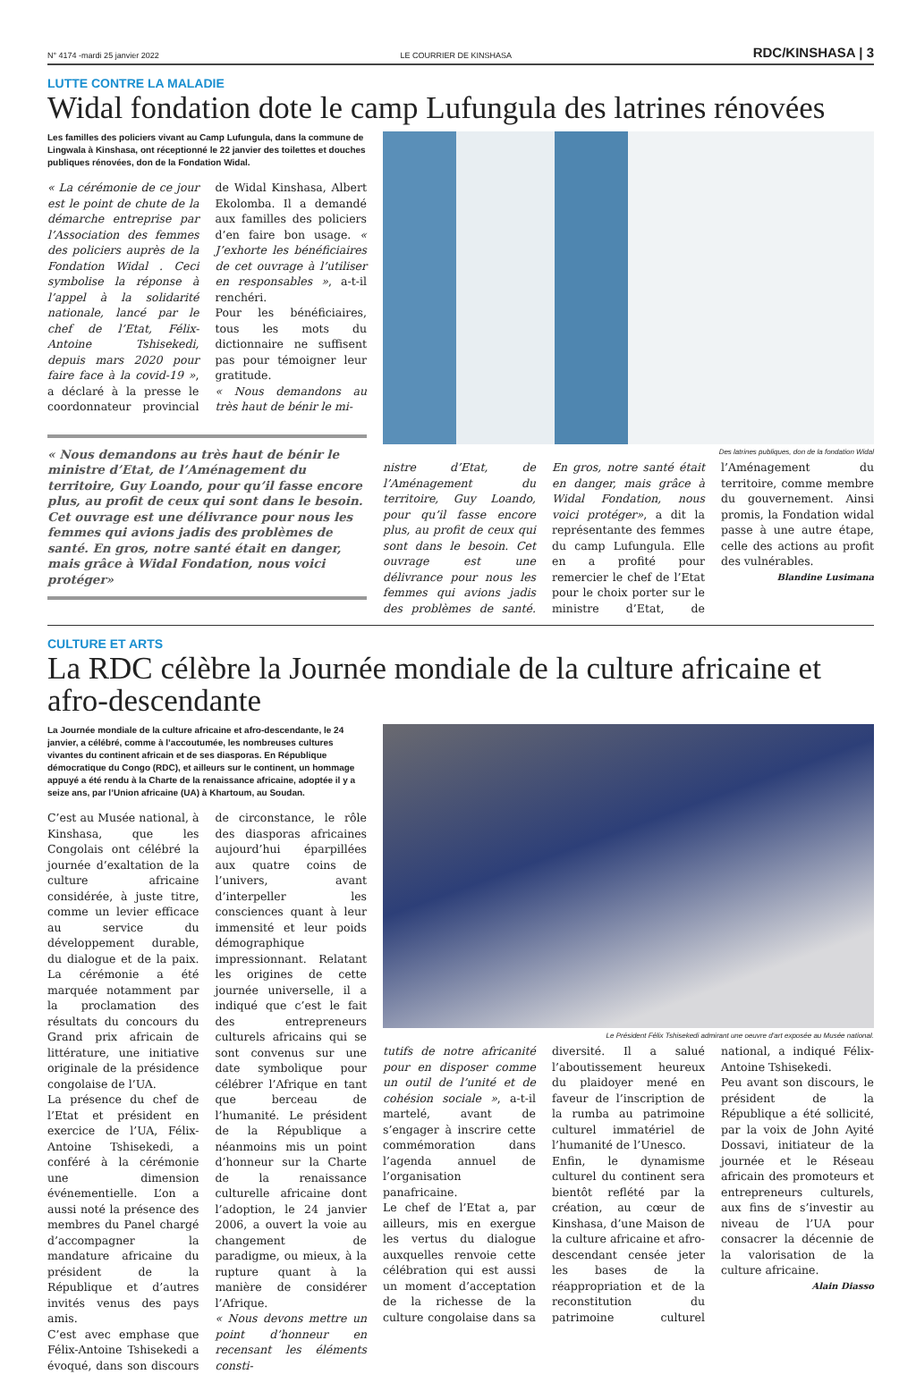N° 4174 -mardi 25 janvier 2022 LE COURRIER DE KINSHASA RDC/KINSHASA | 3
LUTTE CONTRE LA MALADIE
Widal fondation dote le camp Lufungula des latrines rénovées
Les familles des policiers vivant au Camp Lufungula, dans la commune de Lingwala à Kinshasa, ont réceptionné le 22 janvier des toilettes et douches publiques rénovées, don de la Fondation Widal.
« La cérémonie de ce jour est le point de chute de la démarche entreprise par l’Association des femmes des policiers auprès de la Fondation Widal . Ceci symbolise la réponse à l’appel à la solidarité nationale, lancé par le chef de l’Etat, Félix-Antoine Tshisekedi, depuis mars 2020 pour faire face à la covid-19 », a déclaré à la presse le coordonnateur provincial de Widal Kinshasa, Albert Ekolomba. Il a demandé aux familles des policiers d’en faire bon usage. « J’exhorte les bénéficiaires de cet ouvrage à l’utiliser en responsables », a-t-il renchéri.
Pour les bénéficiaires, tous les mots du dictionnaire ne suffisent pas pour témoigner leur gratitude.
« Nous demandons au très haut de bénir le mi-
« Nous demandons au très haut de bénir le ministre d’Etat, de l’Aménagement du territoire, Guy Loando, pour qu’il fasse encore plus, au profit de ceux qui sont dans le besoin. Cet ouvrage est une délivrance pour nous les femmes qui avions jadis des problèmes de santé. En gros, notre santé était en danger, mais grâce à Widal Fondation, nous voici protéger»
Des latrines publiques, don de la fondation Widal
nistre d’Etat, de l’Aménagement du territoire, Guy Loando, pour qu’il fasse encore plus, au profit de ceux qui sont dans le besoin. Cet ouvrage est une délivrance pour nous les femmes qui avions jadis des problèmes de santé. En gros, notre santé était en danger, mais grâce à Widal Fondation, nous voici protéger», a dit la représentante des femmes du camp Lufungula. Elle en a profité pour remercier le chef de l’Etat pour le choix porter sur le ministre d’Etat, de l’Aménagement du territoire, comme membre du gouvernement. Ainsi promis, la Fondation widal passe à une autre étape, celle des actions au profit des vulnérables.
Blandine Lusimana
CULTURE ET ARTS
La RDC célèbre la Journée mondiale de la culture africaine et afro-descendante
La Journée mondiale de la culture africaine et afro-descendante, le 24 janvier, a célébré, comme à l’accoutumée, les nombreuses cultures vivantes du continent africain et de ses diasporas. En République démocratique du Congo (RDC), et ailleurs sur le continent, un hommage appuyé a été rendu à la Charte de la renaissance africaine, adoptée il y a seize ans, par l’Union africaine (UA) à Khartoum, au Soudan.
C’est au Musée national, à Kinshasa, que les Congolais ont célébré la journée d’exaltation de la culture africaine considérée, à juste titre, comme un levier efficace au service du développement durable, du dialogue et de la paix. La cérémonie a été marquée notamment par la proclamation des résultats du concours du Grand prix africain de littérature, une initiative originale de la présidence congolaise de l’UA.
La présence du chef de l’Etat et président en exercice de l’UA, Félix-Antoine Tshisekedi, a conféré à la cérémonie une dimension événementielle. L’on a aussi noté la présence des membres du Panel chargé d’accompagner la mandature africaine du président de la République et d’autres invités venus des pays amis.
C’est avec emphase que Félix-Antoine Tshisekedi a évoqué, dans son discours de circonstance, le rôle des diasporas africaines aujourd’hui éparpillées aux quatre coins de l’univers, avant d’interpeller les consciences quant à leur immensité et leur poids démographique impressionnant. Relatant les origines de cette journée universelle, il a indiqué que c’est le fait des entrepreneurs culturels africains qui se sont convenus sur une date symbolique pour célébrer l’Afrique en tant que berceau de l’humanité. Le président de la République a néanmoins mis un point d’honneur sur la Charte de la renaissance culturelle africaine dont l’adoption, le 24 janvier 2006, a ouvert la voie au changement de paradigme, ou mieux, à la rupture quant à la manière de considérer l’Afrique.
« Nous devons mettre un point d’honneur en recensant les éléments consti-
Le Président Félix Tshisekedi admirant une oeuvre d’art exposée au Musée national.
tutifs de notre africanité pour en disposer comme un outil de l’unité et de cohésion sociale », a-t-il martelé, avant de s’engager à inscrire cette commémoration dans l’agenda annuel de l’organisation panafricaine.
Le chef de l’Etat a, par ailleurs, mis en exergue les vertus du dialogue auxquelles renvoie cette célébration qui est aussi un moment d’acceptation de la richesse de la culture congolaise dans sa diversité. Il a salué l’aboutissement heureux du plaidoyer mené en faveur de l’inscription de la rumba au patrimoine culturel immatériel de l’humanité de l’Unesco.
Enfin, le dynamisme culturel du continent sera bientôt reflété par la création, au cœur de Kinshasa, d’une Maison de la culture africaine et afro-descendant censée jeter les bases de la réappropriation et de la reconstitution du patrimoine culturel national, a indiqué Félix-Antoine Tshisekedi.
Peu avant son discours, le président de la République a été sollicité, par la voix de John Ayité Dossavi, initiateur de la journée et le Réseau africain des promoteurs et entrepreneurs culturels, aux fins de s’investir au niveau de l’UA pour consacrer la décennie de la valorisation de la culture africaine.
Alain Diasso